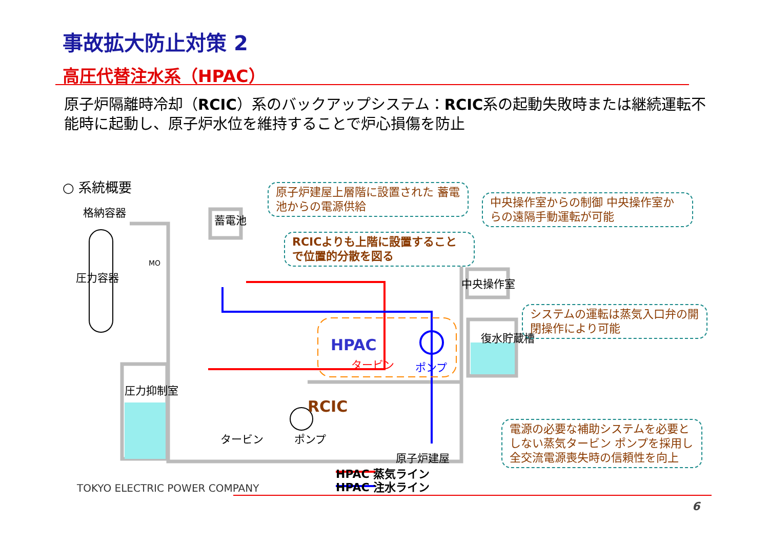事故拡大防止対策 2
高圧代替注水系（HPAC）
原子炉隔離時冷却（RCIC）系のバックアップシステム：RCIC系の起動失敗時または継続運転不能時に起動し、原子炉水位を維持することで炉心損傷を防止
○ 系統概要
格納容器
圧力容器
蓄電池
圧力抑制室
中央操作室
復水貯蔵槽
HPAC
タービン ポンプ
RCIC
タービン ポンプ
原子炉建屋
MO
原子炉建屋上層階に設置された 蓄電池からの電源供給
中央操作室からの制御 中央操作室からの遠隔手動運転が可能
RCICよりも上階に設置することで位置的分散を図る
システムの運転は蒸気入口弁の開閉操作により可能
電源の必要な補助システムを必要としない蒸気タービン ポンプを採用し全交流電源喪失時の信頼性を向上
HPAC 蒸気ライン
HPAC 注水ライン
TOKYO ELECTRIC POWER COMPANY
6